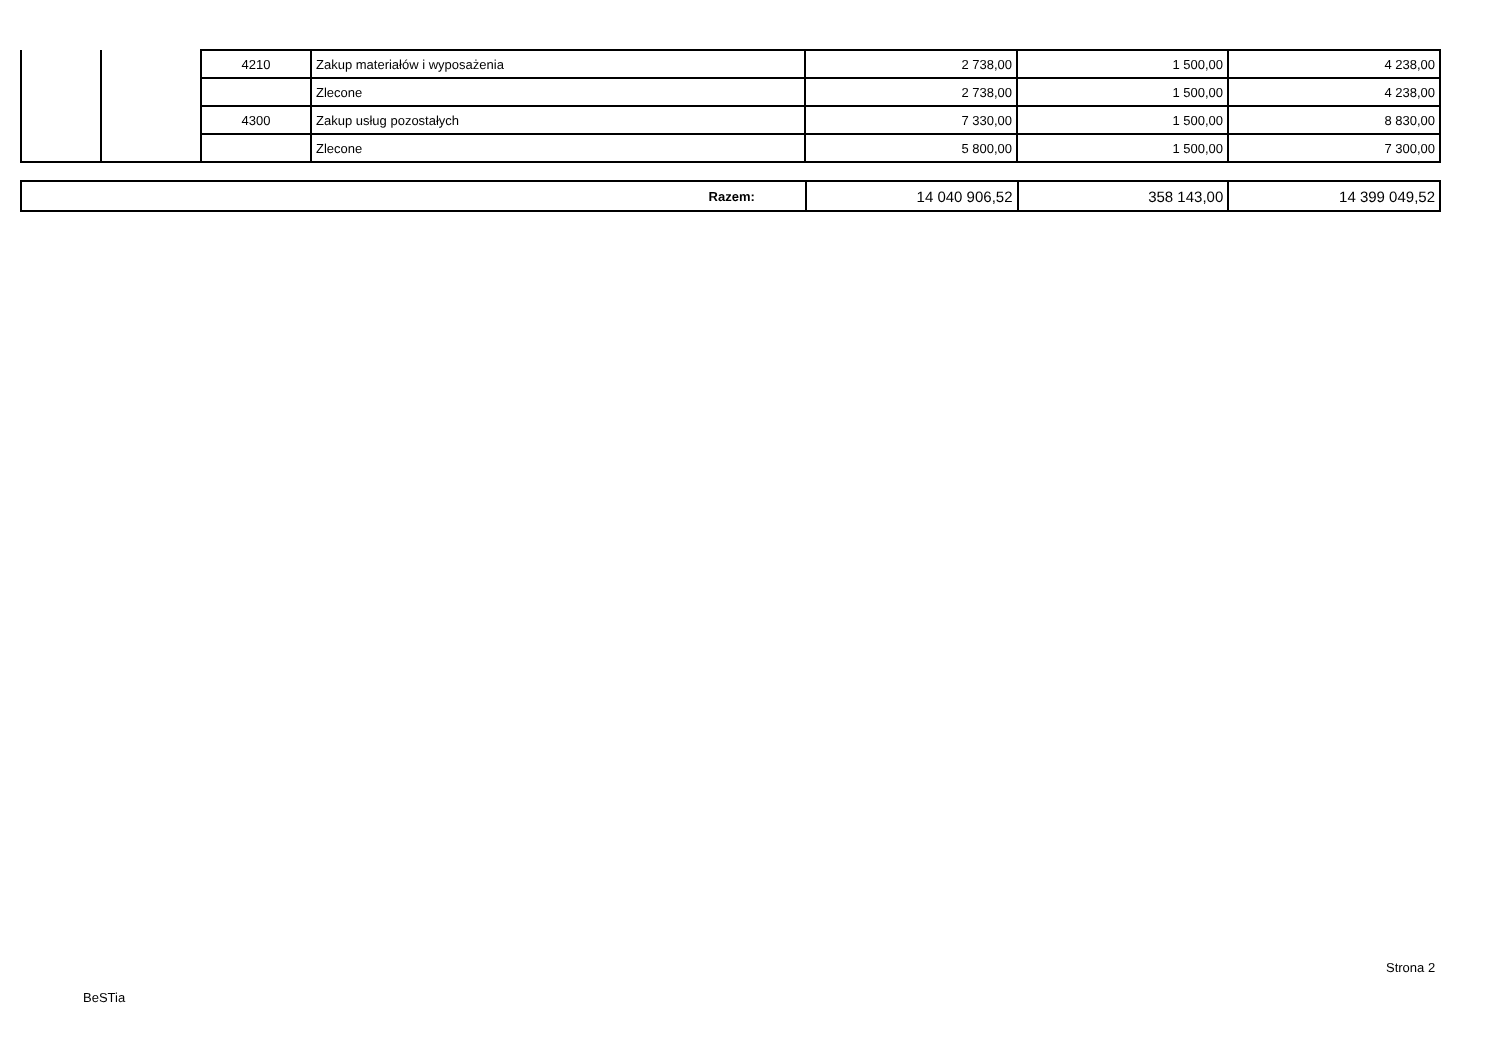| | | 4210 | Zakup materiałów i wyposażenia | 2 738,00 | 1 500,00 | 4 238,00 |
| | | | Zlecone | 2 738,00 | 1 500,00 | 4 238,00 |
| | | 4300 | Zakup usług pozostałych | 7 330,00 | 1 500,00 | 8 830,00 |
| | | | Zlecone | 5 800,00 | 1 500,00 | 7 300,00 |
| Razem: | 14 040 906,52 | 358 143,00 | 14 399 049,52 |
Strona 2
BeSTia